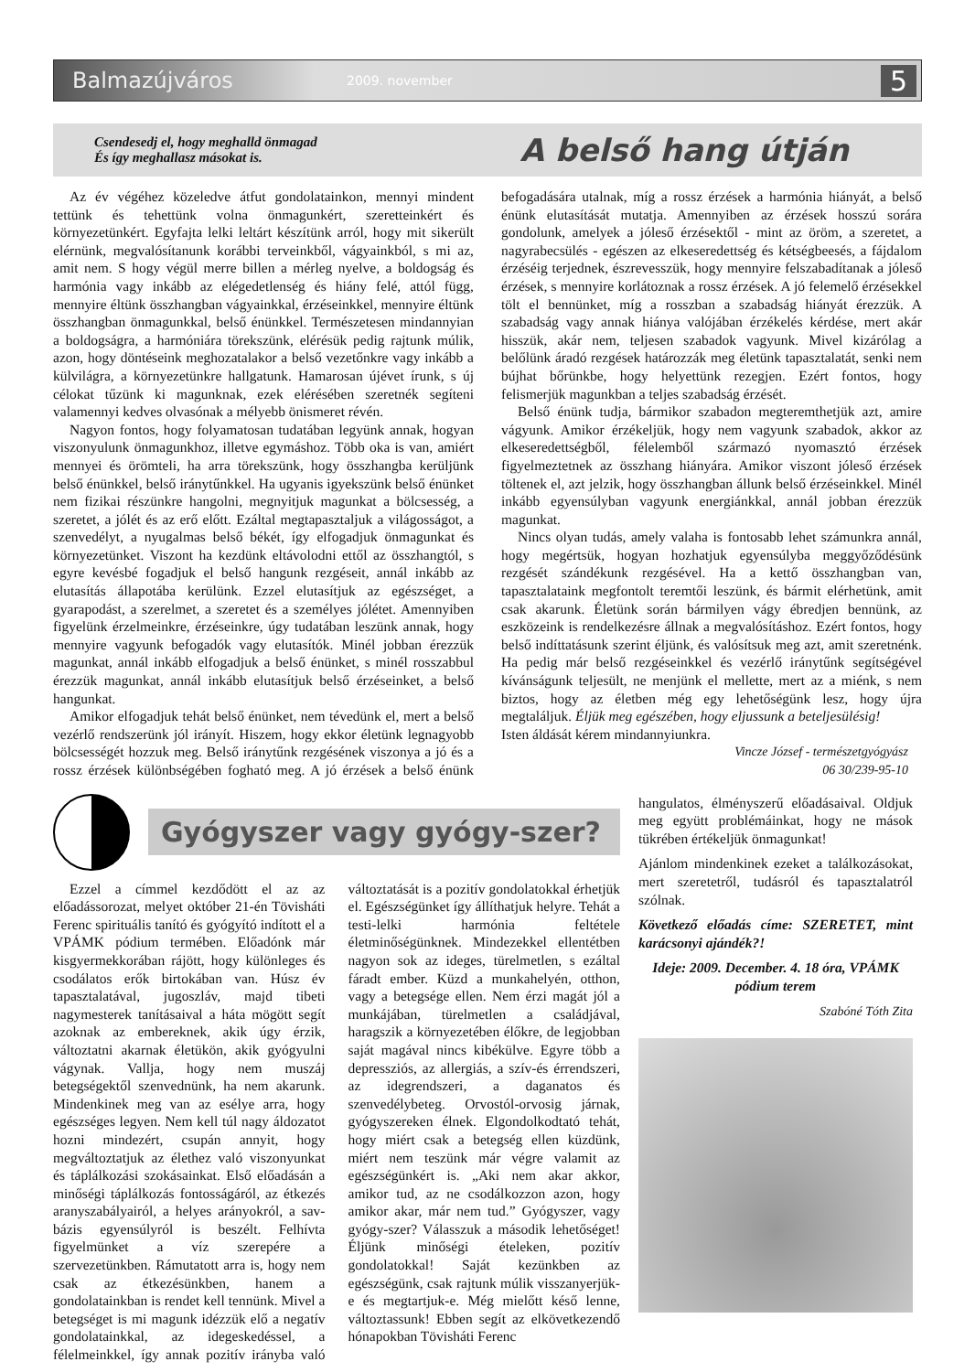Balmazújváros 2009. november 5
Csendesedj el, hogy meghalld önmagad
És így meghallasz másokat is.
A belső hang útján
Az év végéhez közeledve átfut gondolatainkon, mennyi mindent tettünk és tehettünk volna önmagunkért, szeretteinkért és környezetünkért. Egyfajta lelki leltárt készítünk arról, hogy mit sikerült elérnünk, megvalósítanunk korábbi terveinkből, vágyainkból, s mi az, amit nem. S hogy végül merre billen a mérleg nyelve, a boldogság és harmónia vagy inkább az elégedetlenség és hiány felé, attól függ, mennyire éltünk összhangban vágyainkkal, érzéseinkkel, mennyire éltünk összhangban önmagunkkal, belső énünkkel. Természetesen mindannyian a boldogságra, a harmóniára törekszünk, elérésük pedig rajtunk múlik, azon, hogy döntéseink meghozatalakor a belső vezetőnkre vagy inkább a külvilágra, a környezetünkre hallgatunk. Hamarosan újévet írunk, s új célokat tűzünk ki magunknak, ezek elérésében szeretnék segíteni valamennyi kedves olvasónak a mélyebb önismeret révén.
Nagyon fontos, hogy folyamatosan tudatában legyünk annak, hogyan viszonyulunk önmagunkhoz, illetve egymáshoz. Több oka is van, amiért mennyei és örömteli, ha arra törekszünk, hogy összhangba kerüljünk belső énünkkel, belső iránytűnkkel. Ha ugyanis igyekszünk belső énünket nem fizikai részünkre hangolni, megnyitjuk magunkat a bölcsesség, a szeretet, a jólét és az erő előtt. Ezáltal megtapasztaljuk a világosságot, a szenvedélyt, a nyugalmas belső békét, így elfogadjuk önmagunkat és környezetünket. Viszont ha kezdünk eltávolodni ettől az összhangtól, s egyre kevésbé fogadjuk el belső hangunk rezgéseit, annál inkább az elutasítás állapotába kerülünk. Ezzel elutasítjuk az egészséget, a gyarapodást, a szerelmet, a szeretet és a személyes jólétet. Amennyiben figyelünk érzelmeinkre, érzéseinkre, úgy tudatában leszünk annak, hogy mennyire vagyunk befogadók vagy elutasítók. Minél jobban érezzük magunkat, annál inkább elfogadjuk a belső énünket, s minél rosszabbul érezzük magunkat, annál inkább elutasítjuk belső érzéseinket, a belső hangunkat.
Amikor elfogadjuk tehát belső énünket, nem tévedünk el, mert a belső vezérlő rendszerünk jól irányít. Hiszem, hogy ekkor életünk legnagyobb bölcsességét hozzuk meg. Belső iránytűnk rezgésének viszonya a jó és a rossz érzések különbségében fogható meg. A jó érzések a belső énünk befogadására utalnak, míg a rossz érzések a harmónia hiányát, a belső énünk elutasítását mutatja. Amennyiben az érzések hosszú sorára gondolunk, amelyek a jóleső érzésektől - mint az öröm, a szeretet, a nagyrabecsülés - egészen az elkeseredettség és kétségbeesés, a fájdalom érzéséig terjednek, észrevesszük, hogy mennyire felszabadítanak a jóleső érzések, s mennyire korlátoznak a rossz érzések. A jó felemelő érzésekkel tölt el bennünket, míg a rosszban a szabadság hiányát érezzük. A szabadság vagy annak hiánya valójában érzékelés kérdése, mert akár hisszük, akár nem, teljesen szabadok vagyunk. Mivel kizárólag a belőlünk áradó rezgések határozzák meg életünk tapasztalatát, senki nem bújhat bőrünkbe, hogy helyettünk rezegjen. Ezért fontos, hogy felismerjük magunkban a teljes szabadság érzését.
Belső énünk tudja, bármikor szabadon megteremthetjük azt, amire vágyunk. Amikor érzékeljük, hogy nem vagyunk szabadok, akkor az elkeseredettségből, félelemből származó nyomasztó érzések figyelmeztetnek az összhang hiányára. Amikor viszont jóleső érzések töltenek el, azt jelzik, hogy összhangban állunk belső érzéseinkkel. Minél inkább egyensúlyban vagyunk energiánkkal, annál jobban érezzük magunkat.
Nincs olyan tudás, amely valaha is fontosabb lehet számunkra annál, hogy megértsük, hogyan hozhatjuk egyensúlyba meggyőződésünk rezgését szándékunk rezgésével. Ha a kettő összhangban van, tapasztalataink megfontolt teremtői leszünk, és bármit elérhetünk, amit csak akarunk. Életünk során bármilyen vágy ébredjen bennünk, az eszközeink is rendelkezésre állnak a megvalósításhoz. Ezért fontos, hogy belső indíttatásunk szerint éljünk, és valósítsuk meg azt, amit szeretnénk. Ha pedig már belső rezgéseinkkel és vezérlő iránytűnk segítségével kívánságunk teljesült, ne menjünk el mellette, mert az a miénk, s nem biztos, hogy az életben még egy lehetőségünk lesz, hogy újra megtaláljuk. Éljük meg egészében, hogy eljussunk a beteljesülésig!
Isten áldását kérem mindannyiunkra.
Vincze József - természetgyógyász
06 30/239-95-10
Gyógyszer vagy gyógy-szer?
Ezzel a címmel kezdődött el az az előadássorozat, melyet október 21-én Tövisháti Ferenc spirituális tanító és gyógyító indított el a VPÁMK pódium termében. Előadónk már kisgyermekkorában rájött, hogy különleges és csodálatos erők birtokában van. Húsz év tapasztalatával, jugoszláv, majd tibeti nagymesterek tanításaival a háta mögött segít azoknak az embereknek, akik úgy érzik, változtatni akarnak életükön, akik gyógyulni vágynak. Vallja, hogy nem muszáj betegségektől szenvednünk, ha nem akarunk. Mindenkinek meg van az esélye arra, hogy egészséges legyen. Nem kell túl nagy áldozatot hozni mindezért, csupán annyit, hogy megváltoztatjuk az élethez való viszonyunkat és táplálkozási szokásainkat. Első előadásán a minőségi táplálkozás fontosságáról, az étkezés aranyszabályairól, a helyes arányokról, a sav-bázis egyensúlyról is beszélt. Felhívta figyelmünket a víz szerepére a szervezetünkben. Rámutatott arra is, hogy nem csak az étkezésünkben, hanem a gondolatainkban is rendet kell tennünk. Mivel a betegséget is mi magunk idézzük elő a negatív gondolatainkkal, az idegeskedéssel, a félelmeinkkel, így annak pozitív irányba való változtatását is a pozitív gondolatokkal érhetjük el. Egészségünket így állíthatjuk helyre. Tehát a testi-lelki harmónia feltétele életminőségünknek. Mindezekkel ellentétben nagyon sok az ideges, türelmetlen, s ezáltal fáradt ember. Küzd a munkahelyén, otthon, vagy a betegsége ellen. Nem érzi magát jól a munkájában, türelmetlen a családjával, haragszik a környezetében élőkre, de legjobban saját magával nincs kibékülve. Egyre több a depressziós, az allergiás, a szív-és érrendszeri, az idegrendszeri, a daganatos és szenvedélybeteg. Orvostól-orvosig járnak, gyógyszereken élnek. Elgondolkodtató tehát, hogy miért csak a betegség ellen küzdünk, miért nem teszünk már végre valamit az egészségünkért is. „Aki nem akar akkor, amikor tud, az ne csodálkozzon azon, hogy amikor akar, már nem tud.” Gyógyszer, vagy gyógy-szer? Válasszuk a második lehetőséget! Éljünk minőségi ételeken, pozitív gondolatokkal! Saját kezünkben az egészségünk, csak rajtunk múlik visszanyerjük-e és megtartjuk-e. Még mielőtt késő lenne, változtassunk! Ebben segít az elkövetkezendő hónapokban Tövisháti Ferenc
hangulatos, élményszerű előadásaival. Oldjuk meg együtt problémáinkat, hogy ne mások tükrében értékeljük önmagunkat!
Ajánlom mindenkinek ezeket a találkozásokat, mert szeretetről, tudásról és tapasztalatról szólnak.
Következő előadás címe: SZERETET, mint karácsonyi ajándék?!
Ideje: 2009. December. 4. 18 óra, VPÁMK pódium terem
Szabóné Tóth Zita